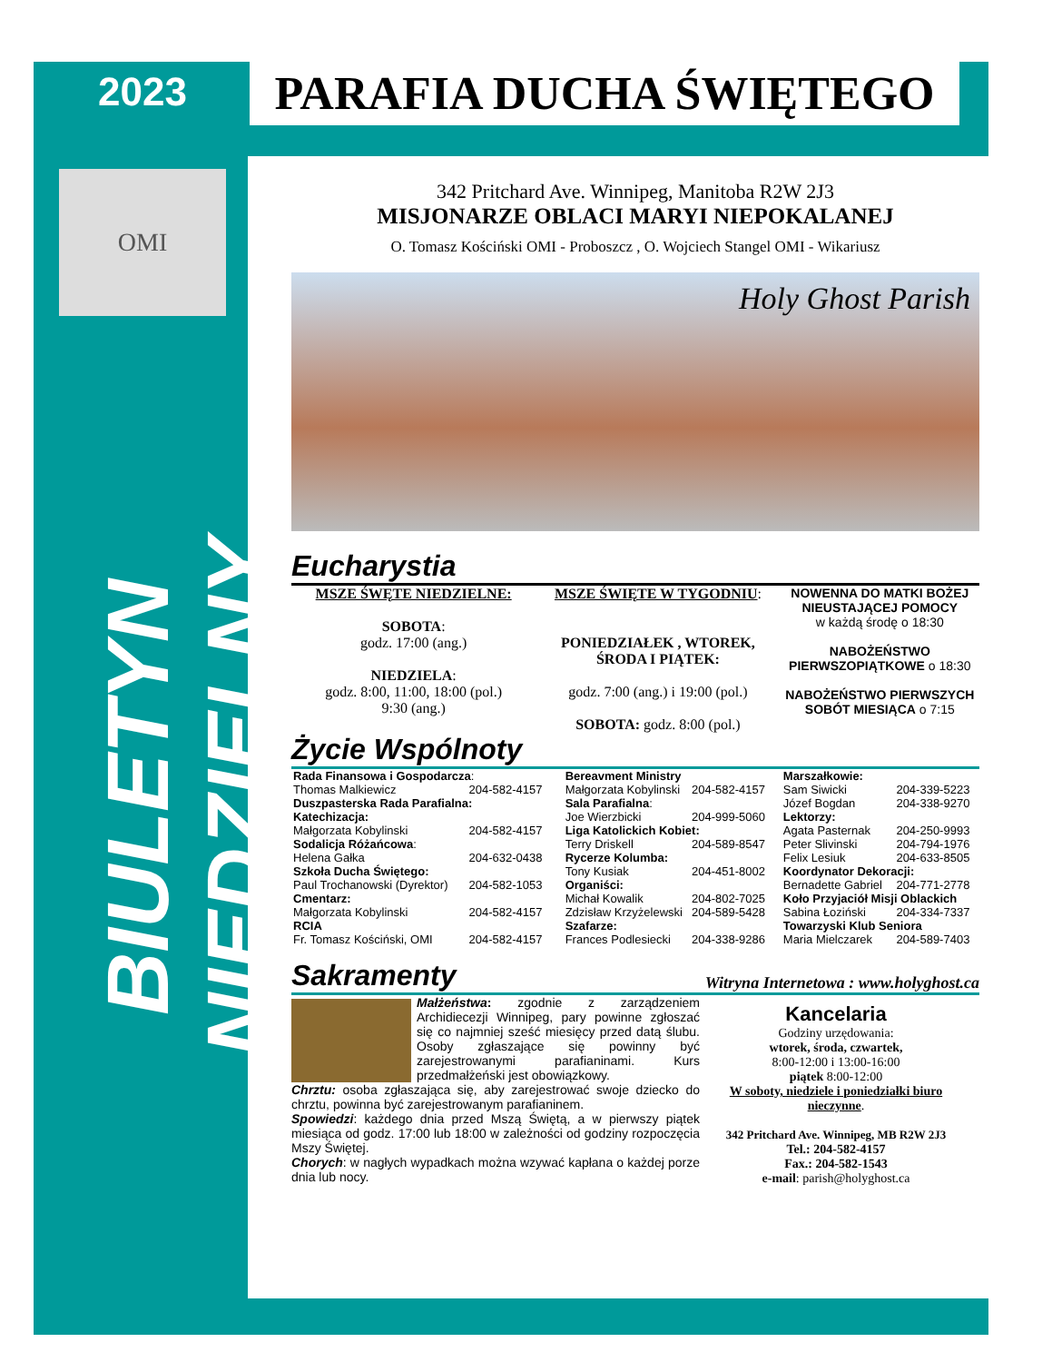2023
OMI
BIULETYN NIEDZIELNY
PARAFIA DUCHA ŚWIĘTEGO
342 Pritchard Ave. Winnipeg, Manitoba R2W 2J3
MISJONARZE OBLACI MARYI NIEPOKALANEJ
O. Tomasz Kościński OMI - Proboszcz , O. Wojciech Stangel OMI - Wikariusz
Holy Ghost Parish
Eucharystia
MSZE ŚWĘTE NIEDZIELNE:
SOBOTA:
godz. 17:00 (ang.)
NIEDZIELA:
godz. 8:00, 11:00, 18:00 (pol.)
9:30 (ang.)
MSZE ŚWIĘTE W TYGODNIU:
PONIEDZIAŁEK , WTOREK, ŚRODA I PIĄTEK:
godz. 7:00 (ang.) i 19:00 (pol.)
SOBOTA: godz. 8:00 (pol.)
NOWENNA DO MATKI BOŻEJ NIEUSTAJĄCEJ POMOCY
w każdą środę o 18:30
NABOŻEŃSTWO PIERWSZOPIĄTKOWE o 18:30
NABOŻEŃSTWO PIERWSZYCH SOBÓT MIESIĄCA o 7:15
Życie Wspólnoty
| Rada Finansowa i Gospodarcza : | |
| Thomas Malkiewicz | 204-582-4157 |
| Duszpasterska Rada Parafialna: | |
| Katechizacja: | |
| Małgorzata Kobylinski | 204-582-4157 |
| Sodalicja Różańcowa : | |
| Helena Gałka | 204-632-0438 |
| Szkoła Ducha Świętego: | |
| Paul Trochanowski (Dyrektor) | 204-582-1053 |
| Cmentarz: | |
| Małgorzata Kobylinski | 204-582-4157 |
| RCIA | |
| Fr. Tomasz Kościński, OMI | 204-582-4157 |
| Bereavment Ministry | |
| Małgorzata Kobylinski | 204-582-4157 |
| Sala Parafialna : | |
| Joe Wierzbicki | 204-999-5060 |
| Liga Katolickich Kobiet: | |
| Terry Driskell | 204-589-8547 |
| Rycerze Kolumba: | |
| Tony Kusiak | 204-451-8002 |
| Organiści: | |
| Michał Kowalik | 204-802-7025 |
| Zdzisław Krzyżelewski | 204-589-5428 |
| Szafarze: | |
| Frances Podlesiecki | 204-338-9286 |
| Marszałkowie: | |
| Sam Siwicki | 204-339-5223 |
| Józef Bogdan | 204-338-9270 |
| Lektorzy: | |
| Agata Pasternak | 204-250-9993 |
| Peter Slivinski | 204-794-1976 |
| Felix Lesiuk | 204-633-8505 |
| Koordynator Dekoracji: | |
| Bernadette Gabriel | 204-771-2778 |
| Koło Przyjaciół Misji Oblackich | |
| Sabina Łoziński | 204-334-7337 |
| Towarzyski Klub Seniora | |
| Maria Mielczarek | 204-589-7403 |
Sakramenty
Witryna Internetowa : www.holyghost.ca
Małżeństwa: zgodnie z zarządzeniem Archidiecezji Winnipeg, pary powinne zgłoszać się co najmniej sześć miesięcy przed datą ślubu. Osoby zgłaszające się powinny być zarejestrowanymi parafianinami. Kurs przedmałżeński jest obowiązkowy.
Chrztu: osoba zgłaszająca się, aby zarejestrować swoje dziecko do chrztu, powinna być zarejestrowanym parafianinem.
Spowiedzi: każdego dnia przed Mszą Świętą, a w pierwszy piątek miesiąca od godz. 17:00 lub 18:00 w zależności od godziny rozpoczęcia Mszy Świętej.
Chorych: w nagłych wypadkach można wzywać kapłana o każdej porze dnia lub nocy.
Kancelaria
Godziny urzędowania:
wtorek, środa, czwartek,
8:00-12:00 i 13:00-16:00
piątek 8:00-12:00
W soboty, niedziele i poniedziałki biuro nieczynne.
342 Pritchard Ave. Winnipeg, MB R2W 2J3
Tel.: 204-582-4157
Fax.: 204-582-1543
e-mail: parish@holyghost.ca